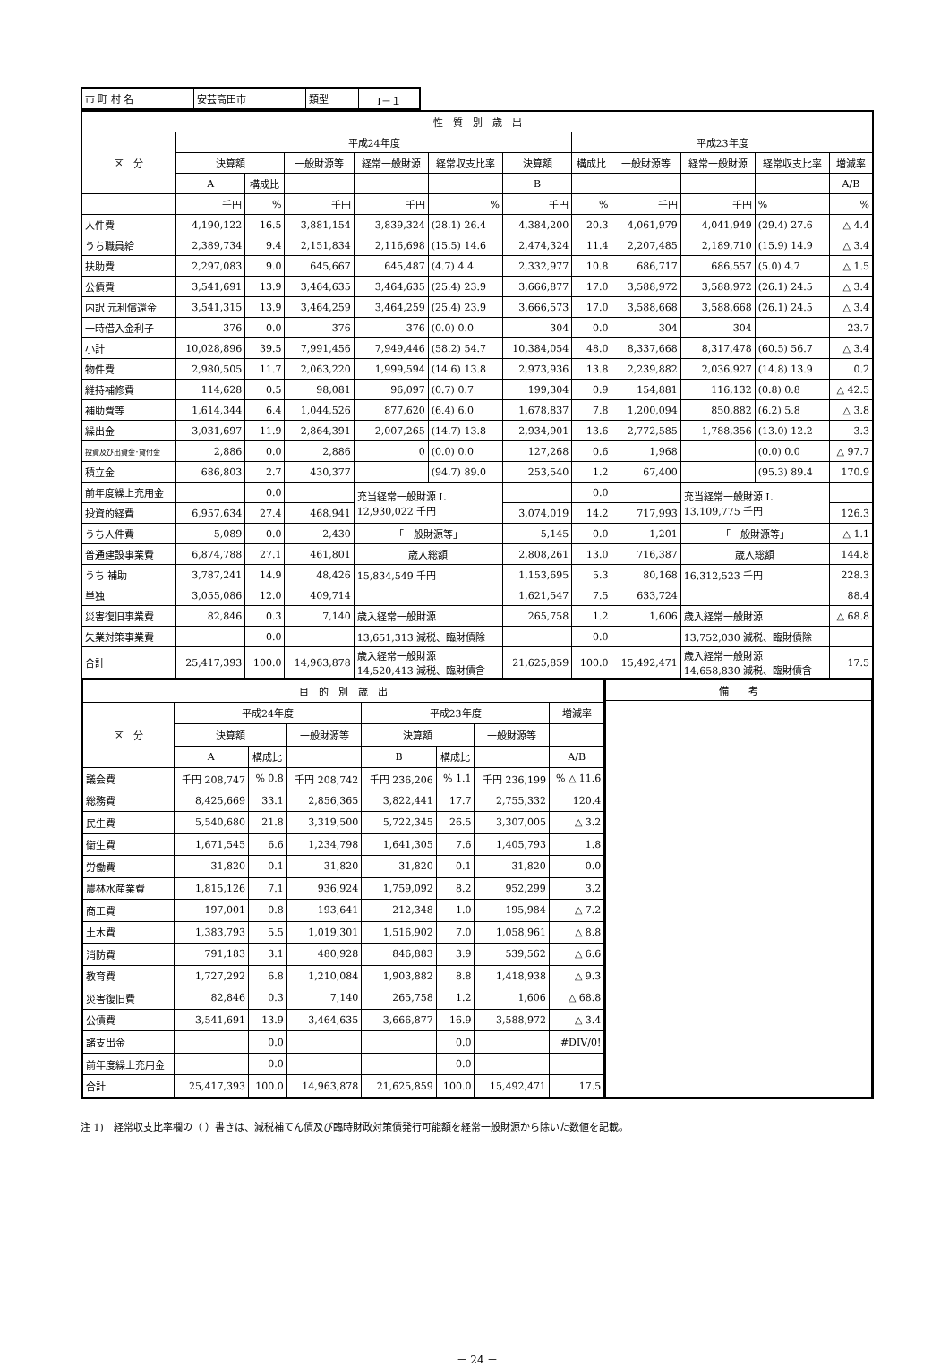| 市 町 村 名 | 安芸高田市 | 類型 | Ⅰ－１ |
| 性 質 別 歳 出 | | | | | | | | | | | |
| --- | --- | --- | --- | --- | --- | --- | --- | --- | --- | --- | --- |
| 区 分 | 平成24年度 | | | | | | 平成23年度 | | | | |
| | 決算額 | | 一般財源等 | 経常一般財源 | 経常収支比率 | 決算額 | 構成比 | 一般財源等 | 経常一般財源 | 経常収支比率 | 増減率 |
| | A | 構成比 | | | | B | | | | | A/B |
| | 千円 | % | 千円 | 千円 | % | 千円 | % | 千円 | 千円 | % | % |
| 人件費 | 4,190,122 | 16.5 | 3,881,154 | 3,839,324 | (28.1) 26.4 | 4,384,200 | 20.3 | 4,061,979 | 4,041,949 | (29.4) 27.6 | △ 4.4 |
| うち職員給 | 2,389,734 | 9.4 | 2,151,834 | 2,116,698 | (15.5) 14.6 | 2,474,324 | 11.4 | 2,207,485 | 2,189,710 | (15.9) 14.9 | △ 3.4 |
| 扶助費 | 2,297,083 | 9.0 | 645,667 | 645,487 | (4.7) 4.4 | 2,332,977 | 10.8 | 686,717 | 686,557 | (5.0) 4.7 | △ 1.5 |
| 公債費 | 3,541,691 | 13.9 | 3,464,635 | 3,464,635 | (25.4) 23.9 | 3,666,877 | 17.0 | 3,588,972 | 3,588,972 | (26.1) 24.5 | △ 3.4 |
| 内訳 元利償還金 | 3,541,315 | 13.9 | 3,464,259 | 3,464,259 | (25.4) 23.9 | 3,666,573 | 17.0 | 3,588,668 | 3,588,668 | (26.1) 24.5 | △ 3.4 |
| 一時借入金利子 | 376 | 0.0 | 376 | 376 | (0.0) 0.0 | 304 | 0.0 | 304 | 304 | | 23.7 |
| 小計 | 10,028,896 | 39.5 | 7,991,456 | 7,949,446 | (58.2) 54.7 | 10,384,054 | 48.0 | 8,337,668 | 8,317,478 | (60.5) 56.7 | △ 3.4 |
| 物件費 | 2,980,505 | 11.7 | 2,063,220 | 1,999,594 | (14.6) 13.8 | 2,973,936 | 13.8 | 2,239,882 | 2,036,927 | (14.8) 13.9 | 0.2 |
| 維持補修費 | 114,628 | 0.5 | 98,081 | 96,097 | (0.7) 0.7 | 199,304 | 0.9 | 154,881 | 116,132 | (0.8) 0.8 | △ 42.5 |
| 補助費等 | 1,614,344 | 6.4 | 1,044,526 | 877,620 | (6.4) 6.0 | 1,678,837 | 7.8 | 1,200,094 | 850,882 | (6.2) 5.8 | △ 3.8 |
| 繰出金 | 3,031,697 | 11.9 | 2,864,391 | 2,007,265 | (14.7) 13.8 | 2,934,901 | 13.6 | 2,772,585 | 1,788,356 | (13.0) 12.2 | 3.3 |
| 投資及び出資金･貸付金 | 2,886 | 0.0 | 2,886 | 0 | (0.0) 0.0 | 127,268 | 0.6 | 1,968 | | (0.0) 0.0 | △ 97.7 |
| 積立金 | 686,803 | 2.7 | 430,377 | | (94.7) 89.0 | 253,540 | 1.2 | 67,400 | | (95.3) 89.4 | 170.9 |
| 前年度繰上充用金 | | 0.0 | | 充当経常一般財源 L 12,930,022 千円 | | | 0.0 | | 充当経常一般財源 L 13,109,775 千円 | | |
| 投資的経費 | 6,957,634 | 27.4 | 468,941 | | | 3,074,019 | 14.2 | 717,993 | | | 126.3 |
| うち人件費 | 5,089 | 0.0 | 2,430 | 「一般財源等」 | | 5,145 | 0.0 | 1,201 | 「一般財源等」 | | △ 1.1 |
| 普通建設事業費 | 6,874,788 | 27.1 | 461,801 | 歳入総額 | | 2,808,261 | 13.0 | 716,387 | 歳入総額 | | 144.8 |
| うち 補助 | 3,787,241 | 14.9 | 48,426 | 15,834,549 千円 | | 1,153,695 | 5.3 | 80,168 | 16,312,523 千円 | | 228.3 |
| 単独 | 3,055,086 | 12.0 | 409,714 | | | 1,621,547 | 7.5 | 633,724 | | | 88.4 |
| 災害復旧事業費 | 82,846 | 0.3 | 7,140 | 歳入経常一般財源 | | 265,758 | 1.2 | 1,606 | 歳入経常一般財源 | | △ 68.8 |
| 失業対策事業費 | | 0.0 | | 13,651,313 減税、臨財債除 | | | 0.0 | | 13,752,030 減税、臨財債除 | | |
| 合計 | 25,417,393 | 100.0 | 14,963,878 | 歳入経常一般財源 14,520,413 減税、臨財債含 | | 21,625,859 | 100.0 | 15,492,471 | 歳入経常一般財源 14,658,830 減税、臨財債含 | | 17.5 |
| 目 的 別 歳 出 | | | | | | | |
| --- | --- | --- | --- | --- | --- | --- | --- |
| 区 分 | 平成24年度 | | | 平成23年度 | | | 増減率 |
| | 決算額 | | 一般財源等 | 決算額 | | 一般財源等 | |
| | A | 構成比 | | B | 構成比 | | A/B |
| 議会費 | 千円 208,747 | % 0.8 | 千円 208,742 | 千円 236,206 | % 1.1 | 千円 236,199 | % △ 11.6 |
| 総務費 | 8,425,669 | 33.1 | 2,856,365 | 3,822,441 | 17.7 | 2,755,332 | 120.4 |
| 民生費 | 5,540,680 | 21.8 | 3,319,500 | 5,722,345 | 26.5 | 3,307,005 | △ 3.2 |
| 衛生費 | 1,671,545 | 6.6 | 1,234,798 | 1,641,305 | 7.6 | 1,405,793 | 1.8 |
| 労働費 | 31,820 | 0.1 | 31,820 | 31,820 | 0.1 | 31,820 | 0.0 |
| 農林水産業費 | 1,815,126 | 7.1 | 936,924 | 1,759,092 | 8.2 | 952,299 | 3.2 |
| 商工費 | 197,001 | 0.8 | 193,641 | 212,348 | 1.0 | 195,984 | △ 7.2 |
| 土木費 | 1,383,793 | 5.5 | 1,019,301 | 1,516,902 | 7.0 | 1,058,961 | △ 8.8 |
| 消防費 | 791,183 | 3.1 | 480,928 | 846,883 | 3.9 | 539,562 | △ 6.6 |
| 教育費 | 1,727,292 | 6.8 | 1,210,084 | 1,903,882 | 8.8 | 1,418,938 | △ 9.3 |
| 災害復旧費 | 82,846 | 0.3 | 7,140 | 265,758 | 1.2 | 1,606 | △ 68.8 |
| 公債費 | 3,541,691 | 13.9 | 3,464,635 | 3,666,877 | 16.9 | 3,588,972 | △ 3.4 |
| 諸支出金 | | 0.0 | | | 0.0 | | #DIV/0! |
| 前年度繰上充用金 | | 0.0 | | | 0.0 | | |
| 合計 | 25,417,393 | 100.0 | 14,963,878 | 21,625,859 | 100.0 | 15,492,471 | 17.5 |
| 備 考 |
| --- |
注 1)　経常収支比率欄の（ ）書きは、減税補てん債及び臨時財政対策債発行可能額を経常一般財源から除いた数値を記載。
－ 24 －